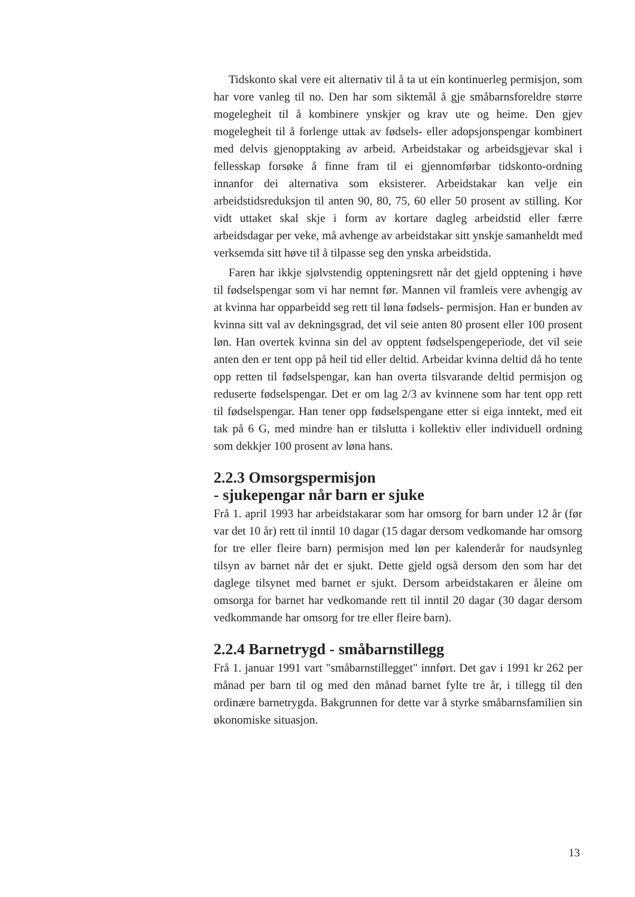Tidskonto skal vere eit alternativ til å ta ut ein kontinuerleg permisjon, som har vore vanleg til no. Den har som siktemål å gje småbarnsforeldre større mogelegheit til å kombinere ynskjer og krav ute og heime. Den gjev mogelegheit til å forlenge uttak av fødsels- eller adopsjonspengar kombinert med delvis gjenopptaking av arbeid. Arbeidstakar og arbeidsgjevar skal i fellesskap forsøke å finne fram til ei gjennomførbar tidskonto-ordning innanfor dei alternativa som eksisterer. Arbeidstakar kan velje ein arbeidstidsreduksjon til anten 90, 80, 75, 60 eller 50 prosent av stilling. Kor vidt uttaket skal skje i form av kortare dagleg arbeidstid eller færre arbeidsdagar per veke, må avhenge av arbeidstakar sitt ynskje samanheldt med verksemda sitt høve til å tilpasse seg den ynska arbeidstida.
Faren har ikkje sjølvstendig oppteningsrett når det gjeld opptening i høve til fødselspengar som vi har nemnt før. Mannen vil framleis vere avhengig av at kvinna har opparbeidd seg rett til løna fødsels- permisjon. Han er bunden av kvinna sitt val av dekningsgrad, det vil seie anten 80 prosent eller 100 prosent løn. Han overtek kvinna sin del av opptent fødselspengeperiode, det vil seie anten den er tent opp på heil tid eller deltid. Arbeidar kvinna deltid då ho tente opp retten til fødselspengar, kan han overta tilsvarande deltid permisjon og reduserte fødselspengar. Det er om lag 2/3 av kvinnene som har tent opp rett til fødselspengar. Han tener opp fødselspengane etter si eiga inntekt, med eit tak på 6 G, med mindre han er tilslutta i kollektiv eller individuell ordning som dekkjer 100 prosent av løna hans.
2.2.3 Omsorgspermisjon
- sjukepengar når barn er sjuke
Frå 1. april 1993 har arbeidstakarar som har omsorg for barn under 12 år (før var det 10 år) rett til inntil 10 dagar (15 dagar dersom vedkomande har omsorg for tre eller fleire barn) permisjon med løn per kalenderår for naudsynleg tilsyn av barnet når det er sjukt. Dette gjeld også dersom den som har det daglege tilsynet med barnet er sjukt. Dersom arbeidstakaren er åleine om omsorga for barnet har vedkomande rett til inntil 20 dagar (30 dagar dersom vedkommande har omsorg for tre eller fleire barn).
2.2.4 Barnetrygd - småbarnstillegg
Frå 1. januar 1991 vart "småbarnstillegget" innført. Det gav i 1991 kr 262 per månad per barn til og med den månad barnet fylte tre år, i tillegg til den ordinære barnetrygda. Bakgrunnen for dette var å styrke småbarnsfamilien sin økonomiske situasjon.
13